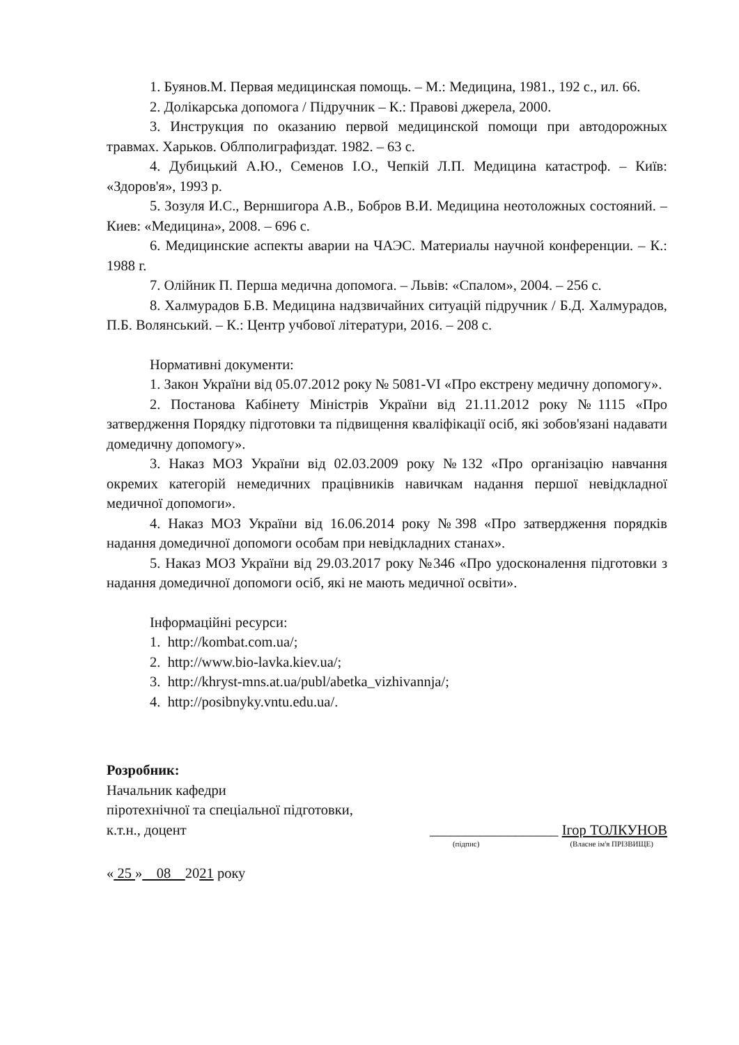1. Буянов.М. Первая медицинская помощь. – М.: Медицина, 1981., 192 с., ил. 66.
2. Долікарська допомога / Підручник – К.: Правові джерела, 2000.
3. Инструкция по оказанию первой медицинской помощи при автодорожных травмах. Харьков. Облполиграфиздат. 1982. – 63 с.
4. Дубицький А.Ю., Семенов І.О., Чепкій Л.П. Медицина катастроф. – Київ: «Здоров'я», 1993 р.
5. Зозуля И.С., Верншигора А.В., Бобров В.И. Медицина неотоложных состояний. – Киев: «Медицина», 2008. – 696 с.
6. Медицинские аспекты аварии на ЧАЭС. Материалы научной конференции. – К.: 1988 г.
7. Олійник П. Перша медична допомога. – Львів: «Спалом», 2004. – 256 с.
8. Халмурадов Б.В. Медицина надзвичайних ситуацій підручник / Б.Д. Халмурадов, П.Б. Волянський. – К.: Центр учбової літератури, 2016. – 208 с.
Нормативні документи:
1. Закон України від 05.07.2012 року № 5081-VI «Про екстрену медичну допомогу».
2. Постанова Кабінету Міністрів України від 21.11.2012 року №1115 «Про затвердження Порядку підготовки та підвищення кваліфікації осіб, які зобов'язані надавати домедичну допомогу».
3. Наказ МОЗ України від 02.03.2009 року №132 «Про організацію навчання окремих категорій немедичних працівників навичкам надання першої невідкладної медичної допомоги».
4. Наказ МОЗ України від 16.06.2014 року №398 «Про затвердження порядків надання домедичної допомоги особам при невідкладних станах».
5. Наказ МОЗ України від 29.03.2017 року №346 «Про удосконалення підготовки з надання домедичної допомоги осіб, які не мають медичної освіти».
Інформаційні ресурси:
1. http://kombat.com.ua/;
2. http://www.bio-lavka.kiev.ua/;
3. http://khryst-mns.at.ua/publ/abetka_vizhivannja/;
4. http://posibnyky.vntu.edu.ua/.
Розробник:
Начальник кафедри
піротехнічної та спеціальної підготовки,
к.т.н., доцент __________________ Ігор ТОЛКУНОВ
(підпис) (Власне ім'я ПРІЗВИЩЕ)
« 25 » 08 2021 року